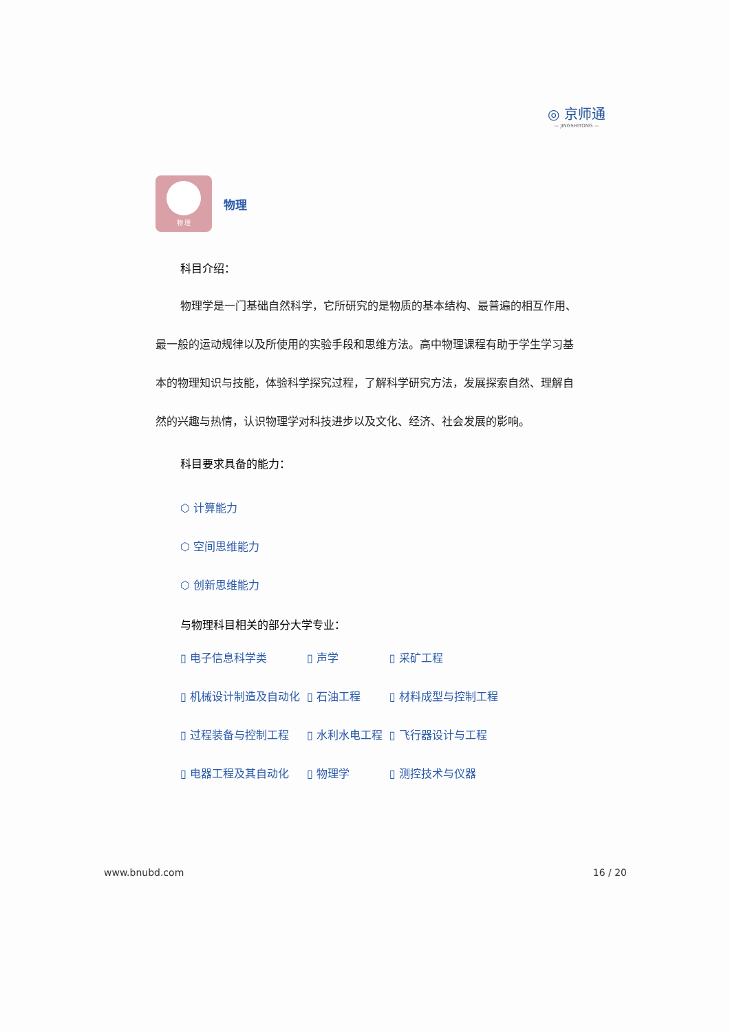◎ 京师通
— JINGSHITONG —
物 理
物理
科目介绍：
物理学是一门基础自然科学，它所研究的是物质的基本结构、最普遍的相互作用、最一般的运动规律以及所使用的实验手段和思维方法。高中物理课程有助于学生学习基本的物理知识与技能，体验科学探究过程，了解科学研究方法，发展探索自然、理解自然的兴趣与热情，认识物理学对科技进步以及文化、经济、社会发展的影响。
科目要求具备的能力：
⬡ 计算能力
⬡ 空间思维能力
⬡ 创新思维能力
与物理科目相关的部分大学专业：
| ▯ 电子信息科学类 | ▯ 声学 | ▯ 采矿工程 |
| ▯ 机械设计制造及自动化 | ▯ 石油工程 | ▯ 材料成型与控制工程 |
| ▯ 过程装备与控制工程 | ▯ 水利水电工程 | ▯ 飞行器设计与工程 |
| ▯ 电器工程及其自动化 | ▯ 物理学 | ▯ 测控技术与仪器 |
www.bnubd.com 16 / 20